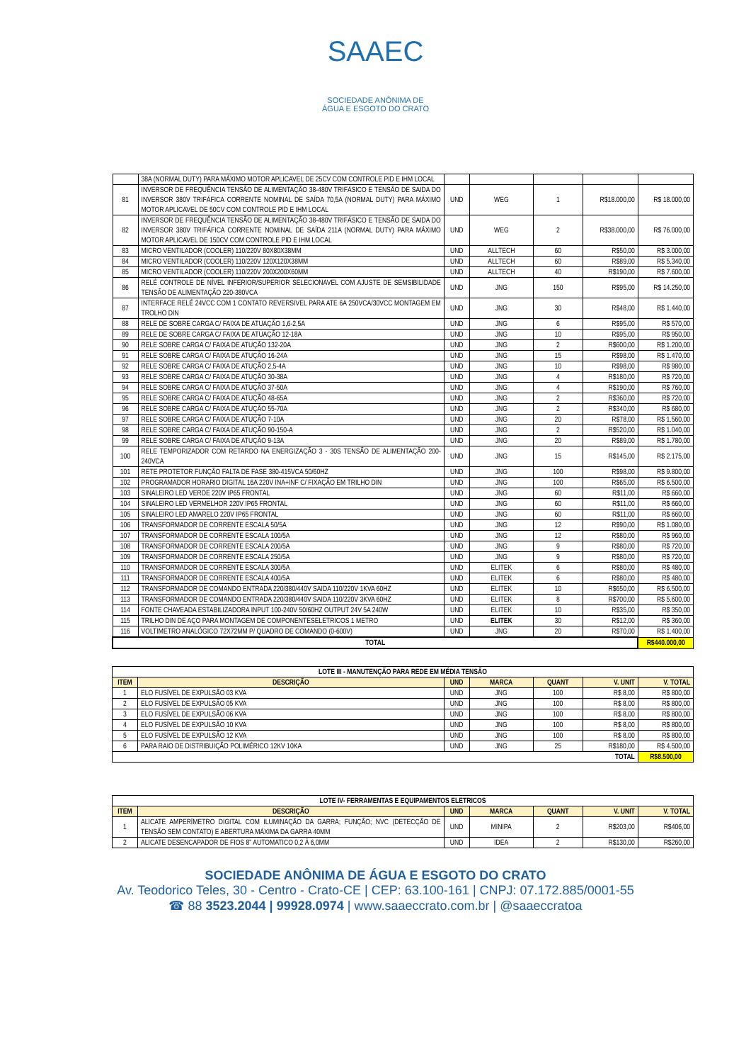SAAEC
SOCIEDADE ANÔNIMA DE
ÁGUA E ESGOTO DO CRATO
| | 38A (NORMAL DUTY) PARA MÁXIMO MOTOR APLICAVEL DE 25CV COM CONTROLE PID E IHM LOCAL | | | | | |
| 81 | INVERSOR DE FREQUÊNCIA TENSÃO DE ALIMENTAÇÃO 38-480V TRIFÁSICO E TENSÃO DE SAIDA DO INVERSOR 380V TRIFÁFICA CORRENTE NOMINAL DE SAÍDA 70,5A (NORMAL DUTY) PARA MÁXIMO MOTOR APLICAVEL DE 50CV COM CONTROLE PID E IHM LOCAL | UND | WEG | 1 | R$18.000,00 | R$ 18.000,00 |
| 82 | INVERSOR DE FREQUÊNCIA TENSÃO DE ALIMENTAÇÃO 38-480V TRIFÁSICO E TENSÃO DE SAIDA DO INVERSOR 380V TRIFÁFICA CORRENTE NOMINAL DE SAÍDA 211A (NORMAL DUTY) PARA MÁXIMO MOTOR APLICAVEL DE 150CV COM CONTROLE PID E IHM LOCAL | UND | WEG | 2 | R$38.000,00 | R$ 76.000,00 |
| 83 | MICRO VENTILADOR (COOLER) 110/220V 80X80X38MM | UND | ALLTECH | 60 | R$50,00 | R$ 3.000,00 |
| 84 | MICRO VENTILADOR (COOLER) 110/220V 120X120X38MM | UND | ALLTECH | 60 | R$89,00 | R$ 5.340,00 |
| 85 | MICRO VENTILADOR (COOLER) 110/220V 200X200X60MM | UND | ALLTECH | 40 | R$190,00 | R$ 7.600,00 |
| 86 | RELÉ CONTROLE DE NÍVEL INFERIOR/SUPERIOR SELECIONAVEL COM AJUSTE DE SEMSIBILIDADE TENSÃO DE ALIMENTAÇÃO 220-380VCA | UND | JNG | 150 | R$95,00 | R$ 14.250,00 |
| 87 | INTERFACE RELÉ 24VCC COM 1 CONTATO REVERSIVEL PARA ATE 6A 250VCA/30VCC MONTAGEM EM TROLHO DIN | UND | JNG | 30 | R$48,00 | R$ 1.440,00 |
| 88 | RELE DE SOBRE CARGA C/ FAIXA DE ATUAÇÃO 1,6-2,5A | UND | JNG | 6 | R$95,00 | R$ 570,00 |
| 89 | RELE DE SOBRE CARGA C/ FAIXA DE ATUAÇÃO 12-18A | UND | JNG | 10 | R$95,00 | R$ 950,00 |
| 90 | RELE SOBRE CARGA C/ FAIXA DE ATUÇÃO 132-20A | UND | JNG | 2 | R$600,00 | R$ 1.200,00 |
| 91 | RELE SOBRE CARGA C/ FAIXA DE ATUÇÃO 16-24A | UND | JNG | 15 | R$98,00 | R$ 1.470,00 |
| 92 | RELE SOBRE CARGA C/ FAIXA DE ATUÇÃO 2,5-4A | UND | JNG | 10 | R$98,00 | R$ 980,00 |
| 93 | RELE SOBRE CARGA C/ FAIXA DE ATUÇÃO 30-38A | UND | JNG | 4 | R$180,00 | R$ 720,00 |
| 94 | RELE SOBRE CARGA C/ FAIXA DE ATUÇÃO 37-50A | UND | JNG | 4 | R$190,00 | R$ 760,00 |
| 95 | RELE SOBRE CARGA C/ FAIXA DE ATUÇÃO 48-65A | UND | JNG | 2 | R$360,00 | R$ 720,00 |
| 96 | RELE SOBRE CARGA C/ FAIXA DE ATUÇÃO 55-70A | UND | JNG | 2 | R$340,00 | R$ 680,00 |
| 97 | RELE SOBRE CARGA C/ FAIXA DE ATUÇÃO 7-10A | UND | JNG | 20 | R$78,00 | R$ 1.560,00 |
| 98 | RELE SOBRE CARGA C/ FAIXA DE ATUÇÃO 90-150-A | UND | JNG | 2 | R$520,00 | R$ 1.040,00 |
| 99 | RELE SOBRE CARGA C/ FAIXA DE ATUÇÃO 9-13A | UND | JNG | 20 | R$89,00 | R$ 1.780,00 |
| 100 | RELE TEMPORIZADOR COM RETARDO NA ENERGIZAÇÃO 3 - 30S TENSÃO DE ALIMENTAÇÃO 200-240VCA | UND | JNG | 15 | R$145,00 | R$ 2.175,00 |
| 101 | RETE PROTETOR FUNÇÃO FALTA DE FASE 380-415VCA 50/60HZ | UND | JNG | 100 | R$98,00 | R$ 9.800,00 |
| 102 | PROGRAMADOR HORARIO DIGITAL 16A 220V INA+INF C/ FIXAÇÃO EM TRILHO DIN | UND | JNG | 100 | R$65,00 | R$ 6.500,00 |
| 103 | SINALEIRO LED VERDE 220V IP65 FRONTAL | UND | JNG | 60 | R$11,00 | R$ 660,00 |
| 104 | SINALEIRO LED VERMELHOR 220V IP65 FRONTAL | UND | JNG | 60 | R$11,00 | R$ 660,00 |
| 105 | SINALEIRO LED AMARELO 220V IP65 FRONTAL | UND | JNG | 60 | R$11,00 | R$ 660,00 |
| 106 | TRANSFORMADOR DE CORRENTE ESCALA 50/5A | UND | JNG | 12 | R$90,00 | R$ 1.080,00 |
| 107 | TRANSFORMADOR DE CORRENTE ESCALA 100/5A | UND | JNG | 12 | R$80,00 | R$ 960,00 |
| 108 | TRANSFORMADOR DE CORRENTE ESCALA 200/5A | UND | JNG | 9 | R$80,00 | R$ 720,00 |
| 109 | TRANSFORMADOR DE CORRENTE ESCALA 250/5A | UND | JNG | 9 | R$80,00 | R$ 720,00 |
| 110 | TRANSFORMADOR DE CORRENTE ESCALA 300/5A | UND | ELITEK | 6 | R$80,00 | R$ 480,00 |
| 111 | TRANSFORMADOR DE CORRENTE ESCALA 400/5A | UND | ELITEK | 6 | R$80,00 | R$ 480,00 |
| 112 | TRANSFORMADOR DE COMANDO ENTRADA 220/380/440V SAIDA 110/220V 1KVA 60HZ | UND | ELITEK | 10 | R$650,00 | R$ 6.500,00 |
| 113 | TRANSFORMADOR DE COMANDO ENTRADA 220/380/440V SAIDA 110/220V 3KVA 60HZ | UND | ELITEK | 8 | R$700,00 | R$ 5.600,00 |
| 114 | FONTE CHAVEADA ESTABILIZADORA INPUT 100-240V 50/60HZ OUTPUT 24V 5A 240W | UND | ELITEK | 10 | R$35,00 | R$ 350,00 |
| 115 | TRILHO DIN DE AÇO PARA MONTAGEM DE COMPONENTESELETRICOS 1 METRO | UND | ELITEK | 30 | R$12,00 | R$ 360,00 |
| 116 | VOLTIMETRO ANALÓGICO 72X72MM P/ QUADRO DE COMANDO (0-600V) | UND | JNG | 20 | R$70,00 | R$ 1.400,00 |
| TOTAL | | | | | | R$440.000,00 |
| LOTE III - MANUTENÇÃO PARA REDE EM MÉDIA TENSÃO | | | | | | |
| ITEM | DESCRIÇÃO | UND | MARCA | QUANT | V. UNIT | V. TOTAL |
| 1 | ELO FUSÍVEL DE EXPULSÃO 03 KVA | UND | JNG | 100 | R$ 8,00 | R$ 800,00 |
| 2 | ELO FUSÍVEL DE EXPULSÃO 05 KVA | UND | JNG | 100 | R$ 8,00 | R$ 800,00 |
| 3 | ELO FUSÍVEL DE EXPULSÃO 06 KVA | UND | JNG | 100 | R$ 8,00 | R$ 800,00 |
| 4 | ELO FUSÍVEL DE EXPULSÃO 10 KVA | UND | JNG | 100 | R$ 8,00 | R$ 800,00 |
| 5 | ELO FUSÍVEL DE EXPULSÃO 12 KVA | UND | JNG | 100 | R$ 8,00 | R$ 800,00 |
| 6 | PARA RAIO DE DISTRIBUIÇÃO POLIMÉRICO 12KV 10KA | UND | JNG | 25 | R$180,00 | R$ 4.500,00 |
| TOTAL | | | | | | R$8.500,00 |
| LOTE IV- FERRAMENTAS E EQUIPAMENTOS ELETRICOS | | | | | | |
| ITEM | DESCRIÇÃO | UND | MARCA | QUANT | V. UNIT | V. TOTAL |
| 1 | ALICATE AMPERÍMETRO DIGITAL COM ILUMINAÇÃO DA GARRA; FUNÇÃO; NVC (DETECÇÃO DE TENSÃO SEM CONTATO) E ABERTURA MÁXIMA DA GARRA 40MM | UND | MINIPA | 2 | R$203,00 | R$406,00 |
| 2 | ALICATE DESENCAPADOR DE FIOS 8" AUTOMATICO 0,2 À 6,0MM | UND | IDEA | 2 | R$130,00 | R$260,00 |
SOCIEDADE ANÔNIMA DE ÁGUA E ESGOTO DO CRATO
Av. Teodorico Teles, 30 - Centro - Crato-CE | CEP: 63.100-161 | CNPJ: 07.172.885/0001-55
☎ 88 3523.2044 | 99928.0974 | www.saaeccrato.com.br | @saaeccratoa